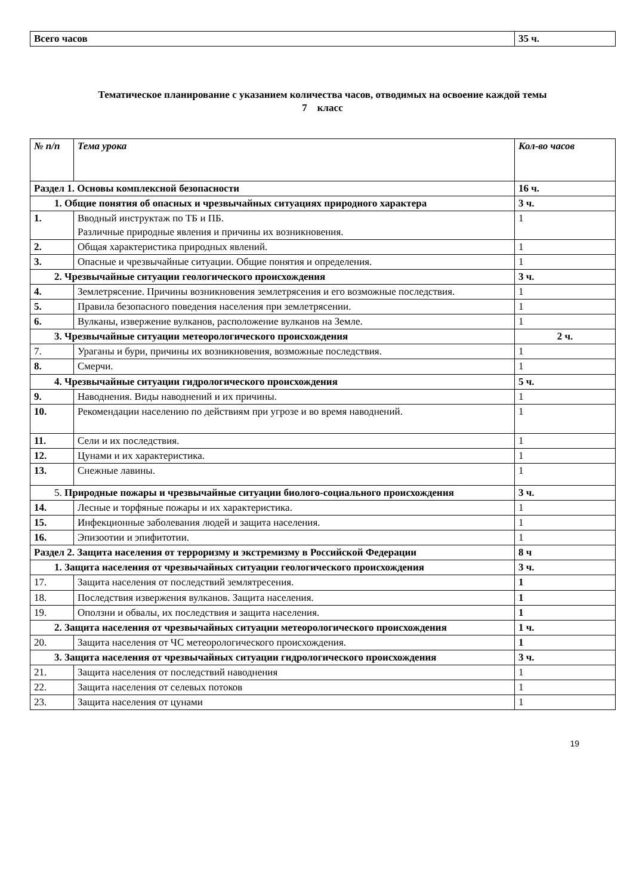| Всего часов | 35 ч. |
Тематическое планирование с указанием количества часов, отводимых на освоение каждой темы
7 класс
| № п/п | Тема урока | Кол-во часов |
| --- | --- | --- |
| Раздел 1. Основы комплексной безопасности | | 16 ч. |
| 1. Общие понятия об опасных и чрезвычайных ситуациях природного характера | | 3 ч. |
| 1. | Вводный инструктаж по ТБ и ПБ. Различные природные явления и причины их возникновения. | 1 |
| 2. | Общая характеристика природных явлений. | 1 |
| 3. | Опасные и чрезвычайные ситуации. Общие понятия и определения. | 1 |
| 2. Чрезвычайные ситуации геологического происхождения | | 3 ч. |
| 4. | Землетрясение. Причины возникновения землетрясения и его возможные последствия. | 1 |
| 5. | Правила безопасного поведения населения при землетрясении. | 1 |
| 6. | Вулканы, извержение вулканов, расположение вулканов на Земле. | 1 |
| 3. Чрезвычайные ситуации метеорологического происхождения | | 2 ч. |
| 7. | Ураганы и бури, причины их возникновения, возможные последствия. | 1 |
| 8. | Смерчи. | 1 |
| 4. Чрезвычайные ситуации гидрологического происхождения | | 5 ч. |
| 9. | Наводнения. Виды наводнений и их причины. | 1 |
| 10. | Рекомендации населению по действиям при угрозе и во время наводнений. | 1 |
| 11. | Сели и их последствия. | 1 |
| 12. | Цунами и их характеристика. | 1 |
| 13. | Снежные лавины. | 1 |
| 5. Природные пожары и чрезвычайные ситуации биолого-социального происхождения | | 3 ч. |
| 14. | Лесные и торфяные пожары и их характеристика. | 1 |
| 15. | Инфекционные заболевания людей и защита населения. | 1 |
| 16. | Эпизоотии и эпифитотии. | 1 |
| Раздел 2. Защита населения от терроризму и экстремизму в Российской Федерации | | 8 ч |
| 1. Защита населения от чрезвычайных ситуации геологического происхождения | | 3 ч. |
| 17. | Защита населения от последствий землятресения. | 1 |
| 18. | Последствия извержения вулканов. Защита населения. | 1 |
| 19. | Оползни и обвалы, их последствия и защита населения. | 1 |
| 2. Защита населения от чрезвычайных ситуации метеорологического происхождения | | 1 ч. |
| 20. | Защита населения от ЧС метеорологического происхождения. | 1 |
| 3. Защита населения от чрезвычайных ситуации гидрологического происхождения | | 3 ч. |
| 21. | Защита населения от последствий наводнения | 1 |
| 22. | Защита населения от селевых потоков | 1 |
| 23. | Защита населения от цунами | 1 |
19